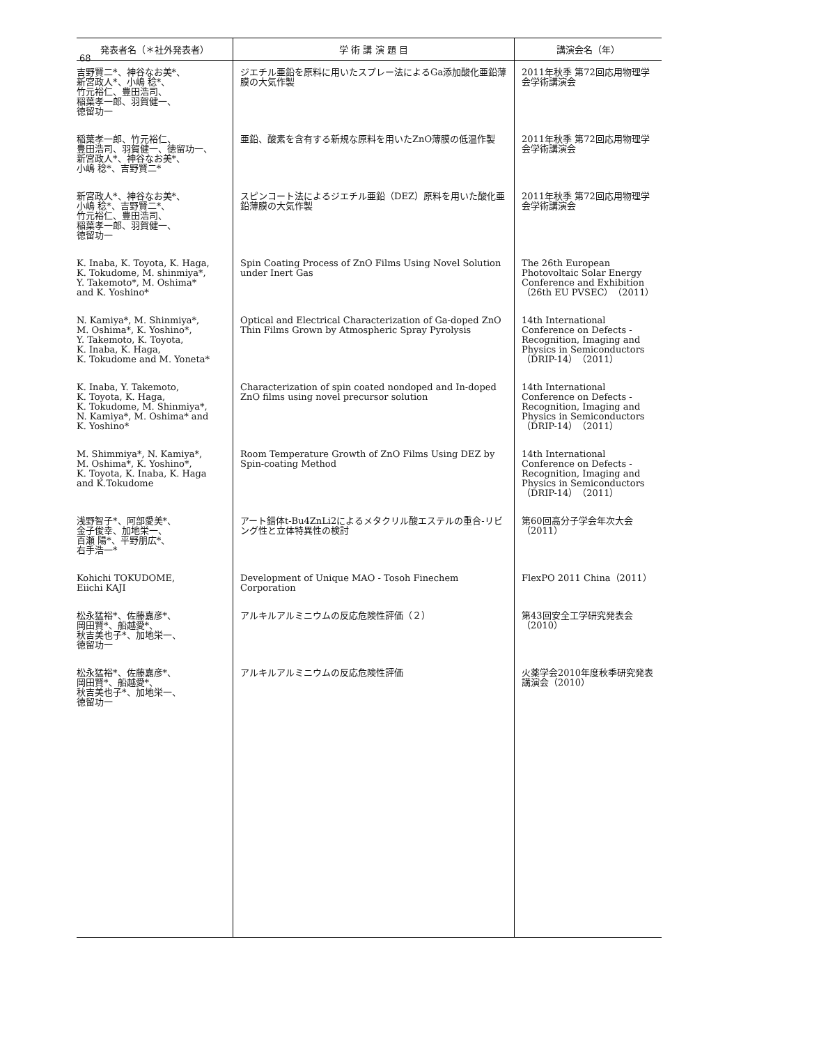68
| 発表者名（＊社外発表者） | 学 術 講 演 題 目 | 講演会名（年） |
| --- | --- | --- |
| 吉野賢二*、神谷なお美*、 新宮政人*、小嶋 稔*、 竹元裕仁、豊田浩司、 稲葉孝一郎、羽賀健一、 徳留功一 | ジエチル亜鉛を原料に用いたスプレー法によるGa添加酸化亜鉛薄膜の大気作製 | 2011年秋季 第72回応用物理学会学術講演会 |
| 稲葉孝一郎、竹元裕仁、 豊田浩司、羽賀健一、徳留功一、 新宮政人*、神谷なお美*、 小嶋 稔*、吉野賢二* | 亜鉛、酸素を含有する新規な原料を用いたZnO薄膜の低温作製 | 2011年秋季 第72回応用物理学会学術講演会 |
| 新宮政人*、神谷なお美*、 小嶋 稔*、吉野賢二*、 竹元裕仁、豊田浩司、 稲葉孝一郎、羽賀健一、 徳留功一 | スピンコート法によるジエチル亜鉛（DEZ）原料を用いた酸化亜鉛薄膜の大気作製 | 2011年秋季 第72回応用物理学会学術講演会 |
| K. Inaba, K. Toyota, K. Haga, K. Tokudome, M. shinmiya*, Y. Takemoto*, M. Oshima* and K. Yoshino* | Spin Coating Process of ZnO Films Using Novel Solution under Inert Gas | The 26th European Photovoltaic Solar Energy Conference and Exhibition（26th EU PVSEC）（2011） |
| N. Kamiya*, M. Shinmiya*, M. Oshima*, K. Yoshino*, Y. Takemoto, K. Toyota, K. Inaba, K. Haga, K. Tokudome and M. Yoneta* | Optical and Electrical Characterization of Ga-doped ZnO Thin Films Grown by Atmospheric Spray Pyrolysis | 14th International Conference on Defects - Recognition, Imaging and Physics in Semiconductors（DRIP-14）（2011） |
| K. Inaba, Y. Takemoto, K. Toyota, K. Haga, K. Tokudome, M. Shinmiya*, N. Kamiya*, M. Oshima* and K. Yoshino* | Characterization of spin coated nondoped and In-doped ZnO films using novel precursor solution | 14th International Conference on Defects - Recognition, Imaging and Physics in Semiconductors（DRIP-14）（2011） |
| M. Shimmiya*, N. Kamiya*, M. Oshima*, K. Yoshino*, K. Toyota, K. Inaba, K. Haga and K.Tokudome | Room Temperature Growth of ZnO Films Using DEZ by Spin-coating Method | 14th International Conference on Defects - Recognition, Imaging and Physics in Semiconductors（DRIP-14）（2011） |
| 浅野智子*、阿部愛美*、 金子俊幸、加地栄一、 百瀬 陽*、平野朋広*、 右手浩一* | アート錯体t-Bu4ZnLi2によるメタクリル酸エステルの重合-リビング性と立体特異性の検討 | 第60回高分子学会年次大会（2011） |
| Kohichi TOKUDOME, Eiichi KAJI | Development of Unique MAO - Tosoh Finechem Corporation | FlexPO 2011 China（2011） |
| 松永猛裕*、佐藤嘉彦*、 岡田賢*、船越愛*、 秋吉美也子*、加地栄一、 徳留功一 | アルキルアルミニウムの反応危険性評価（２） | 第43回安全工学研究発表会（2010） |
| 松永猛裕*、佐藤嘉彦*、 岡田賢*、船越愛*、 秋吉美也子*、加地栄一、 徳留功一 | アルキルアルミニウムの反応危険性評価 | 火薬学会2010年度秋季研究発表講演会（2010） |